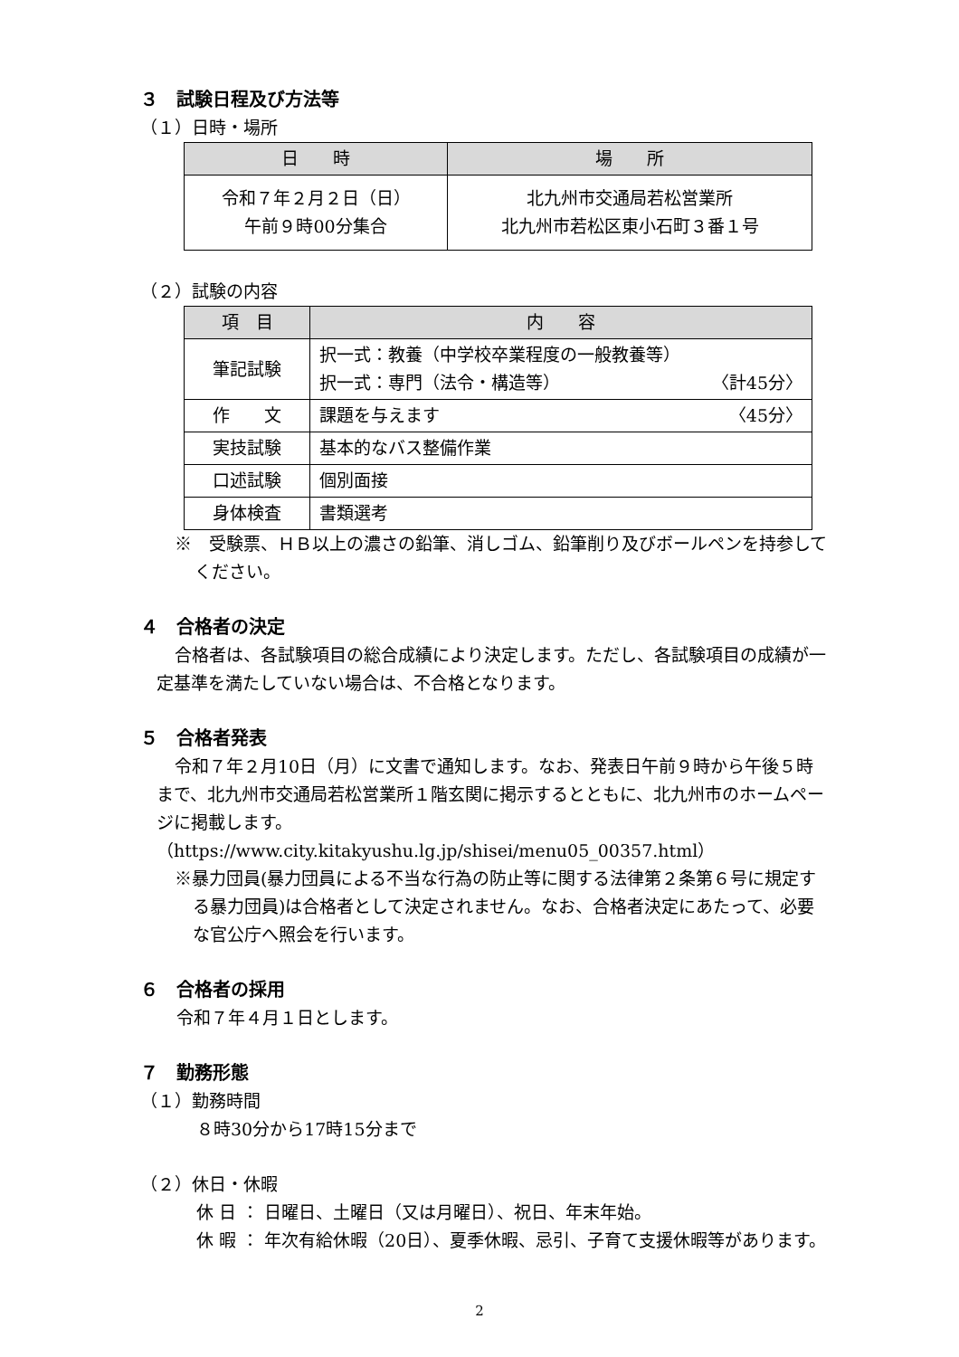３　試験日程及び方法等
（１）日時・場所
| 日 時 | 場 所 |
| --- | --- |
| 令和７年２月２日（日） 午前９時00分集合 | 北九州市交通局若松営業所 北九州市若松区東小石町３番１号 |
（２）試験の内容
| 項 目 | 内 容 |
| --- | --- |
| 筆記試験 | 択一式：教養（中学校卒業程度の一般教養等） 択一式：専門（法令・構造等） 〈計45分〉 |
| 作 文 | 課題を与えます 〈45分〉 |
| 実技試験 | 基本的なバス整備作業 |
| 口述試験 | 個別面接 |
| 身体検査 | 書類選考 |
※　受験票、ＨＢ以上の濃さの鉛筆、消しゴム、鉛筆削り及びボールペンを持参してください。
４　合格者の決定
合格者は、各試験項目の総合成績により決定します。ただし、各試験項目の成績が一定基準を満たしていない場合は、不合格となります。
５　合格者発表
令和７年２月10日（月）に文書で通知します。なお、発表日午前９時から午後５時まで、北九州市交通局若松営業所１階玄関に掲示するとともに、北九州市のホームページに掲載します。
（https://www.city.kitakyushu.lg.jp/shisei/menu05_00357.html）
※暴力団員(暴力団員による不当な行為の防止等に関する法律第２条第６号に規定する暴力団員)は合格者として決定されません。なお、合格者決定にあたって、必要な官公庁へ照会を行います。
６　合格者の採用
令和７年４月１日とします。
７　勤務形態
（１）勤務時間
８時30分から17時15分まで
（２）休日・休暇
休 日 ： 日曜日、土曜日（又は月曜日）、祝日、年末年始。
休 暇 ： 年次有給休暇（20日）、夏季休暇、忌引、子育て支援休暇等があります。
2